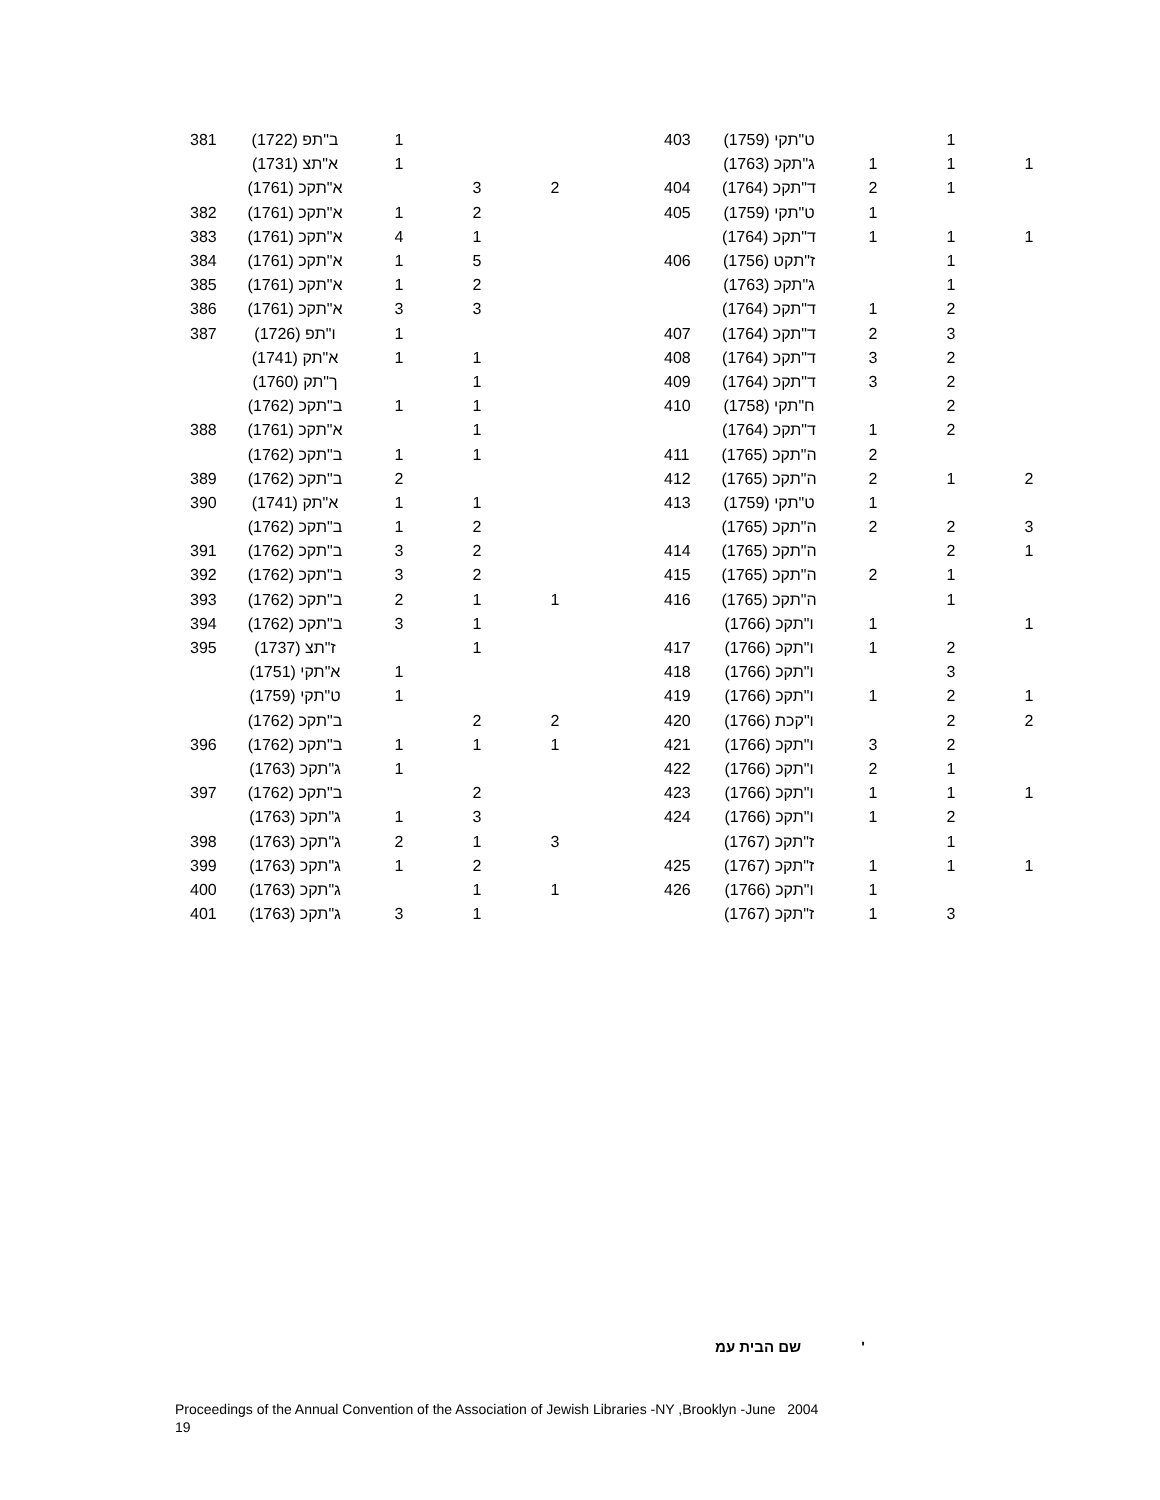| 381 | (1722) ב"תפ | 1 | | |
| | (1731) א"תצ | 1 | | |
| | (1761) א"תקכ | | 3 | 2 |
| 382 | (1761) א"תקכ | 1 | 2 | |
| 383 | (1761) א"תקכ | 4 | 1 | |
| 384 | (1761) א"תקכ | 1 | 5 | |
| 385 | (1761) א"תקכ | 1 | 2 | |
| 386 | (1761) א"תקכ | 3 | 3 | |
| 387 | (1726) ו"תפ | 1 | | |
| | (1741) א"תק | 1 | 1 | |
| | (1760) ך"תק | | 1 | |
| | (1762) ב"תקכ | 1 | 1 | |
| 388 | (1761) א"תקכ | | 1 | |
| | (1762) ב"תקכ | 1 | 1 | |
| 389 | (1762) ב"תקכ | 2 | | |
| 390 | (1741) א"תק | 1 | 1 | |
| | (1762) ב"תקכ | 1 | 2 | |
| 391 | (1762) ב"תקכ | 3 | 2 | |
| 392 | (1762) ב"תקכ | 3 | 2 | |
| 393 | (1762) ב"תקכ | 2 | 1 | 1 |
| 394 | (1762) ב"תקכ | 3 | 1 | |
| 395 | (1737) ז"תצ | | 1 | |
| | (1751) א"תקי | 1 | | |
| | (1759) ט"תקי | 1 | | |
| | (1762) ב"תקכ | | 2 | 2 |
| 396 | (1762) ב"תקכ | 1 | 1 | 1 |
| | (1763) ג"תקכ | 1 | | |
| 397 | (1762) ב"תקכ | | 2 | |
| | (1763) ג"תקכ | 1 | 3 | |
| 398 | (1763) ג"תקכ | 2 | 1 | 3 |
| 399 | (1763) ג"תקכ | 1 | 2 | |
| 400 | (1763) ג"תקכ | | 1 | 1 |
| 401 | (1763) ג"תקכ | 3 | 1 | |
| 403 | (1759) ט"תקי | | 1 | |
| | (1763) ג"תקכ | 1 | 1 | 1 |
| 404 | (1764) ד"תקכ | 2 | 1 | |
| 405 | (1759) ט"תקי | 1 | | |
| | (1764) ד"תקכ | 1 | 1 | 1 |
| 406 | (1756) ז"תקט | | 1 | |
| | (1763) ג"תקכ | | 1 | |
| | (1764) ד"תקכ | 1 | 2 | |
| 407 | (1764) ד"תקכ | 2 | 3 | |
| 408 | (1764) ד"תקכ | 3 | 2 | |
| 409 | (1764) ד"תקכ | 3 | 2 | |
| 410 | (1758) ח"תקי | | 2 | |
| | (1764) ד"תקכ | 1 | 2 | |
| 411 | (1765) ה"תקכ | 2 | | |
| 412 | (1765) ה"תקכ | 2 | 1 | 2 |
| 413 | (1759) ט"תקי | 1 | | |
| | (1765) ה"תקכ | 2 | 2 | 3 |
| 414 | (1765) ה"תקכ | | 2 | 1 |
| 415 | (1765) ה"תקכ | 2 | 1 | |
| 416 | (1765) ה"תקכ | | 1 | |
| | (1766) ו"תקכ | 1 | | 1 |
| 417 | (1766) ו"תקכ | 1 | 2 | |
| 418 | (1766) ו"תקכ | | 3 | |
| 419 | (1766) ו"תקכ | 1 | 2 | 1 |
| 420 | (1766) ו"קכת | | 2 | 2 |
| 421 | (1766) ו"תקכ | 3 | 2 | |
| 422 | (1766) ו"תקכ | 2 | 1 | |
| 423 | (1766) ו"תקכ | 1 | 1 | 1 |
| 424 | (1766) ו"תקכ | 1 | 2 | |
| | (1767) ז"תקכ | | 1 | |
| 425 | (1767) ז"תקכ | 1 | 1 | 1 |
| 426 | (1766) ו"תקכ | 1 | | |
| | (1767) ז"תקכ | 1 | 3 | |
שם הבית עמ'
Proceedings of the Annual Convention of the Association of Jewish Libraries -NY ,Brooklyn -June 2004
19